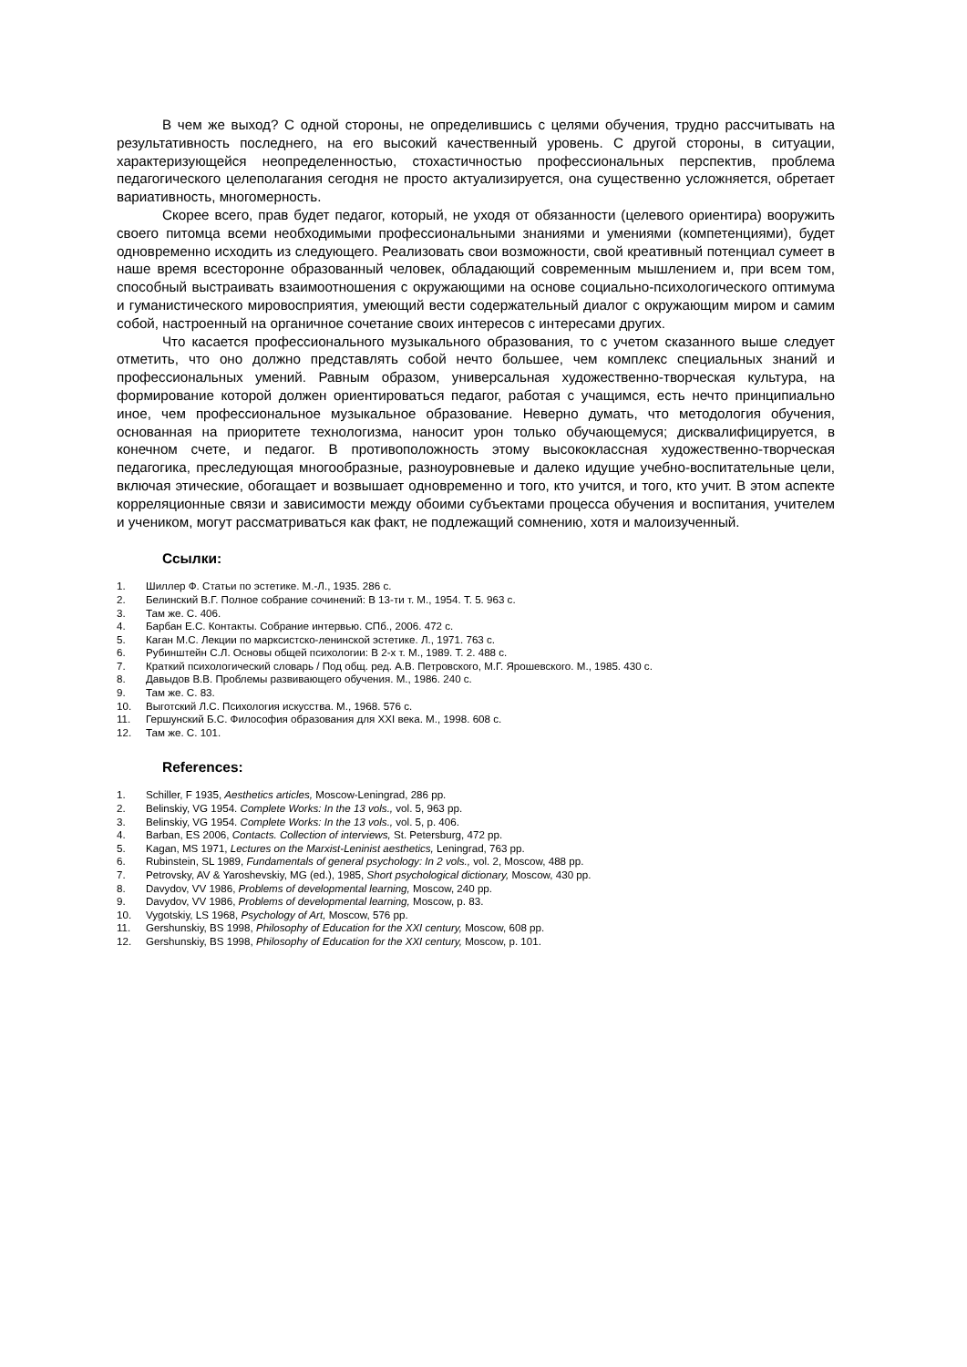В чем же выход? С одной стороны, не определившись с целями обучения, трудно рассчитывать на результативность последнего, на его высокий качественный уровень. С другой стороны, в ситуации, характеризующейся неопределенностью, стохастичностью профессиональных перспектив, проблема педагогического целеполагания сегодня не просто актуализируется, она существенно усложняется, обретает вариативность, многомерность.
Скорее всего, прав будет педагог, который, не уходя от обязанности (целевого ориентира) вооружить своего питомца всеми необходимыми профессиональными знаниями и умениями (компетенциями), будет одновременно исходить из следующего. Реализовать свои возможности, свой креативный потенциал сумеет в наше время всесторонне образованный человек, обладающий современным мышлением и, при всем том, способный выстраивать взаимоотношения с окружающими на основе социально-психологического оптимума и гуманистического мировосприятия, умеющий вести содержательный диалог с окружающим миром и самим собой, настроенный на органичное сочетание своих интересов с интересами других.
Что касается профессионального музыкального образования, то с учетом сказанного выше следует отметить, что оно должно представлять собой нечто большее, чем комплекс специальных знаний и профессиональных умений. Равным образом, универсальная художественно-творческая культура, на формирование которой должен ориентироваться педагог, работая с учащимся, есть нечто принципиально иное, чем профессиональное музыкальное образование. Неверно думать, что методология обучения, основанная на приоритете технологизма, наносит урон только обучающемуся; дисквалифицируется, в конечном счете, и педагог. В противоположность этому высококлассная художественно-творческая педагогика, преследующая многообразные, разноуровневые и далеко идущие учебно-воспитательные цели, включая этические, обогащает и возвышает одновременно и того, кто учится, и того, кто учит. В этом аспекте корреляционные связи и зависимости между обоими субъектами процесса обучения и воспитания, учителем и учеником, могут рассматриваться как факт, не подлежащий сомнению, хотя и малоизученный.
Ссылки:
1. Шиллер Ф. Статьи по эстетике. М.-Л., 1935. 286 с.
2. Белинский В.Г. Полное собрание сочинений: В 13-ти т. М., 1954. Т. 5. 963 с.
3. Там же. С. 406.
4. Барбан Е.С. Контакты. Собрание интервью. СПб., 2006. 472 с.
5. Каган М.С. Лекции по марксистско-ленинской эстетике. Л., 1971. 763 с.
6. Рубинштейн С.Л. Основы общей психологии: В 2-х т. М., 1989. Т. 2. 488 с.
7. Краткий психологический словарь / Под общ. ред. А.В. Петровского, М.Г. Ярошевского. М., 1985. 430 с.
8. Давыдов В.В. Проблемы развивающего обучения. М., 1986. 240 с.
9. Там же. С. 83.
10. Выготский Л.С. Психология искусства. М., 1968. 576 с.
11. Гершунский Б.С. Философия образования для XXI века. М., 1998. 608 с.
12. Там же. С. 101.
References:
1. Schiller, F 1935, Aesthetics articles, Moscow-Leningrad, 286 pp.
2. Belinskiy, VG 1954. Complete Works: In the 13 vols., vol. 5, 963 pp.
3. Belinskiy, VG 1954. Complete Works: In the 13 vols., vol. 5, p. 406.
4. Barban, ES 2006, Contacts. Collection of interviews, St. Petersburg, 472 pp.
5. Kagan, MS 1971, Lectures on the Marxist-Leninist aesthetics, Leningrad, 763 pp.
6. Rubinstein, SL 1989, Fundamentals of general psychology: In 2 vols., vol. 2, Moscow, 488 pp.
7. Petrovsky, AV & Yaroshevskiy, MG (ed.), 1985, Short psychological dictionary, Moscow, 430 pp.
8. Davydov, VV 1986, Problems of developmental learning, Moscow, 240 pp.
9. Davydov, VV 1986, Problems of developmental learning, Moscow, p. 83.
10. Vygotskiy, LS 1968, Psychology of Art, Moscow, 576 pp.
11. Gershunskiy, BS 1998, Philosophy of Education for the XXI century, Moscow, 608 pp.
12. Gershunskiy, BS 1998, Philosophy of Education for the XXI century, Moscow, p. 101.